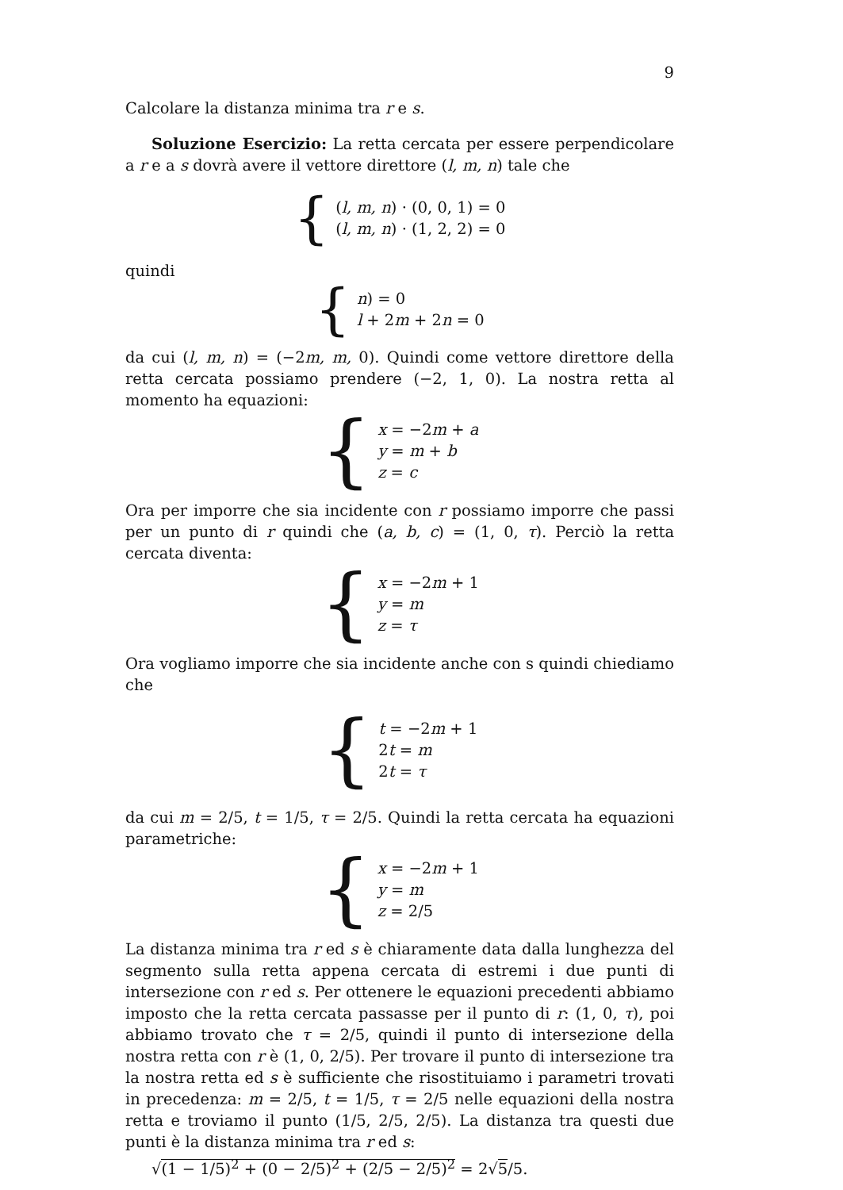9
Calcolare la distanza minima tra r e s.
Soluzione Esercizio: La retta cercata per essere perpendicolare a r e a s dovrà avere il vettore direttore (l, m, n) tale che
{
(l, m, n) · (0, 0, 1) = 0
(l, m, n) · (1, 2, 2) = 0
quindi
{
n) = 0
l + 2m + 2n = 0
da cui (l, m, n) = (−2m, m, 0). Quindi come vettore direttore della retta cercata possiamo prendere (−2, 1, 0). La nostra retta al momento ha equazioni:
{
x = −2m + a
y = m + b
z = c
Ora per imporre che sia incidente con r possiamo imporre che passi per un punto di r quindi che (a, b, c) = (1, 0, τ). Perciò la retta cercata diventa:
{
x = −2m + 1
y = m
z = τ
Ora vogliamo imporre che sia incidente anche con s quindi chiediamo che
{
t = −2m + 1
2t = m
2t = τ
da cui m = 2/5, t = 1/5, τ = 2/5. Quindi la retta cercata ha equazioni parametriche:
{
x = −2m + 1
y = m
z = 2/5
La distanza minima tra r ed s è chiaramente data dalla lunghezza del segmento sulla retta appena cercata di estremi i due punti di intersezione con r ed s. Per ottenere le equazioni precedenti abbiamo imposto che la retta cercata passasse per il punto di r: (1, 0, τ), poi abbiamo trovato che τ = 2/5, quindi il punto di intersezione della nostra retta con r è (1, 0, 2/5). Per trovare il punto di intersezione tra la nostra retta ed s è sufficiente che risostituiamo i parametri trovati in precedenza: m = 2/5, t = 1/5, τ = 2/5 nelle equazioni della nostra retta e troviamo il punto (1/5, 2/5, 2/5). La distanza tra questi due punti è la distanza minima tra r ed s:
√(1 − 1/5)<sup>2</sup> + (0 − 2/5)<sup>2</sup> + (2/5 − 2/5)<sup>2</sup> = 2√5/5.